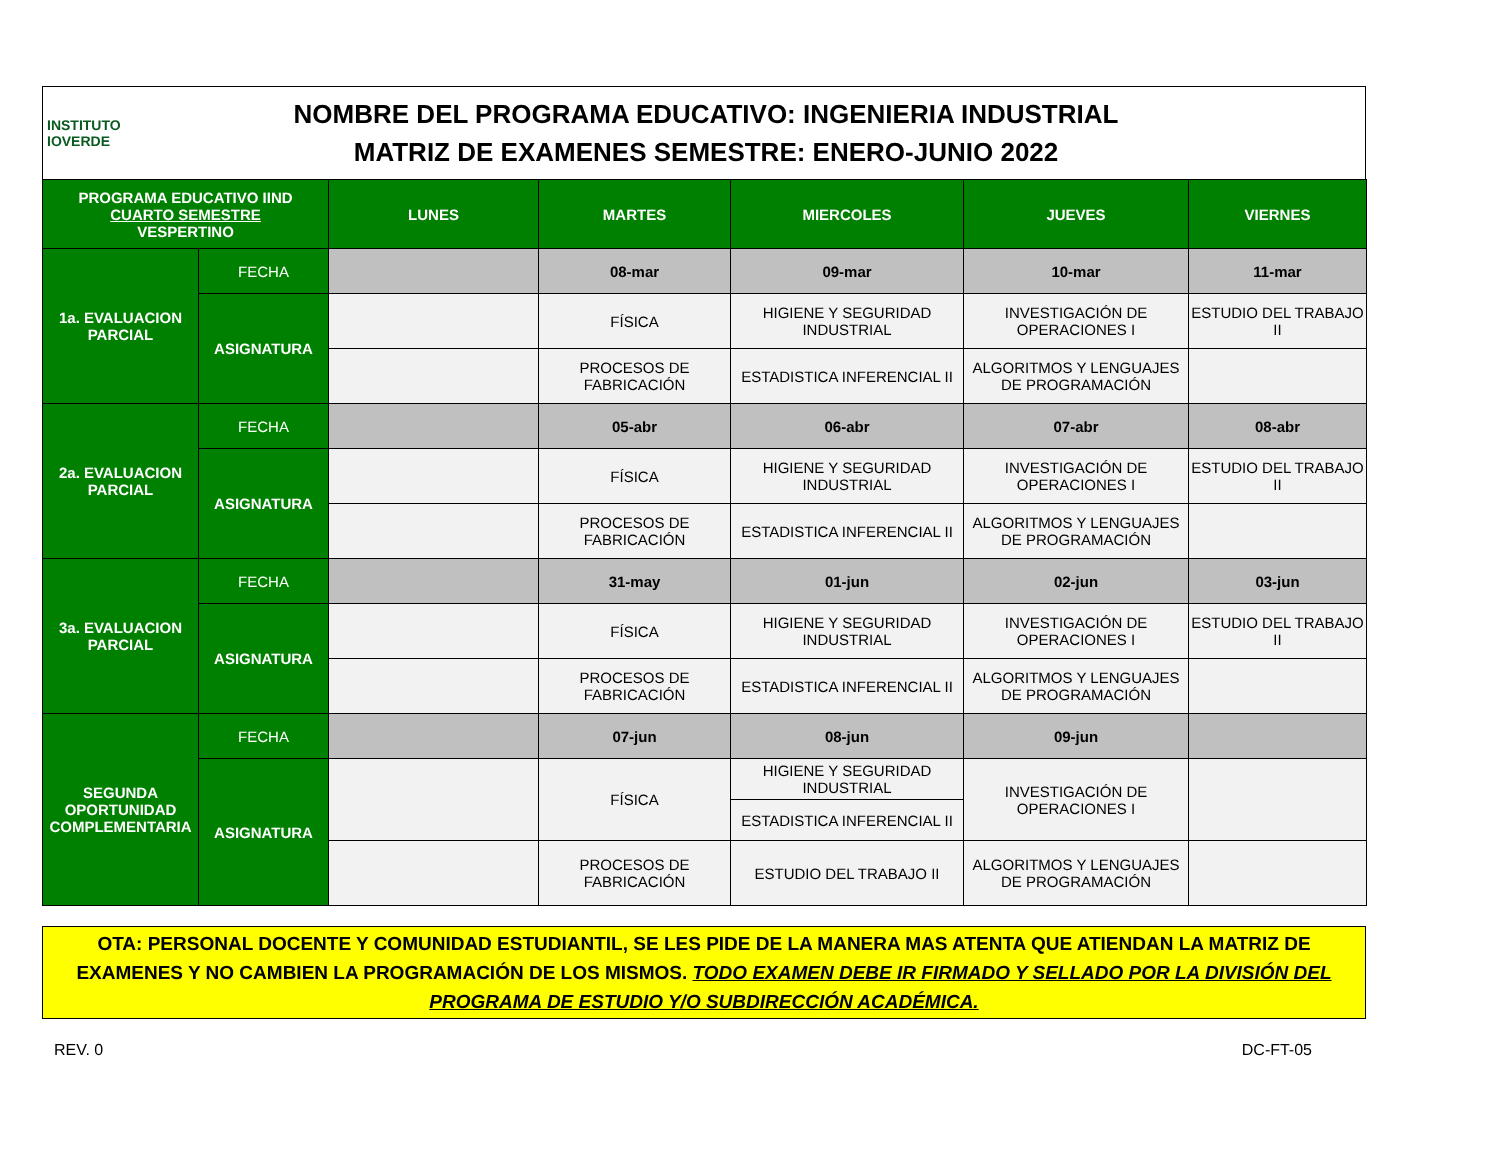INSTITUTO
IOVERDE
NOMBRE DEL PROGRAMA EDUCATIVO: INGENIERIA INDUSTRIAL
MATRIZ DE EXAMENES SEMESTRE: ENERO-JUNIO 2022
| PROGRAMA EDUCATIVO IIND CUARTO SEMESTRE VESPERTINO | | LUNES | MARTES | MIERCOLES | JUEVES | VIERNES |
| --- | --- | --- | --- | --- | --- | --- |
| 1a. EVALUACION PARCIAL | FECHA | | 08-mar | 09-mar | 10-mar | 11-mar |
| | ASIGNATURA | | FÍSICA | HIGIENE Y SEGURIDAD INDUSTRIAL | INVESTIGACIÓN DE OPERACIONES I | ESTUDIO DEL TRABAJO II |
| | | | PROCESOS DE FABRICACIÓN | ESTADISTICA INFERENCIAL II | ALGORITMOS Y LENGUAJES DE PROGRAMACIÓN | |
| 2a. EVALUACION PARCIAL | FECHA | | 05-abr | 06-abr | 07-abr | 08-abr |
| | ASIGNATURA | | FÍSICA | HIGIENE Y SEGURIDAD INDUSTRIAL | INVESTIGACIÓN DE OPERACIONES I | ESTUDIO DEL TRABAJO II |
| | | | PROCESOS DE FABRICACIÓN | ESTADISTICA INFERENCIAL II | ALGORITMOS Y LENGUAJES DE PROGRAMACIÓN | |
| 3a. EVALUACION PARCIAL | FECHA | | 31-may | 01-jun | 02-jun | 03-jun |
| | ASIGNATURA | | FÍSICA | HIGIENE Y SEGURIDAD INDUSTRIAL | INVESTIGACIÓN DE OPERACIONES I | ESTUDIO DEL TRABAJO II |
| | | | PROCESOS DE FABRICACIÓN | ESTADISTICA INFERENCIAL II | ALGORITMOS Y LENGUAJES DE PROGRAMACIÓN | |
| SEGUNDA OPORTUNIDAD COMPLEMENTARIA | FECHA | | 07-jun | 08-jun | 09-jun | |
| | ASIGNATURA | | FÍSICA | HIGIENE Y SEGURIDAD INDUSTRIAL | INVESTIGACIÓN DE OPERACIONES I | |
| | | | | ESTADISTICA INFERENCIAL II | | |
| | | | PROCESOS DE FABRICACIÓN | ESTUDIO DEL TRABAJO II | ALGORITMOS Y LENGUAJES DE PROGRAMACIÓN | |
OTA: PERSONAL DOCENTE Y COMUNIDAD ESTUDIANTIL, SE LES PIDE DE LA MANERA MAS ATENTA QUE ATIENDAN LA MATRIZ DE EXAMENES Y NO CAMBIEN LA PROGRAMACIÓN DE LOS MISMOS. TODO EXAMEN DEBE IR FIRMADO Y SELLADO POR LA DIVISIÓN DEL PROGRAMA DE ESTUDIO Y/O SUBDIRECCIÓN ACADÉMICA.
REV. 0 DC-FT-05